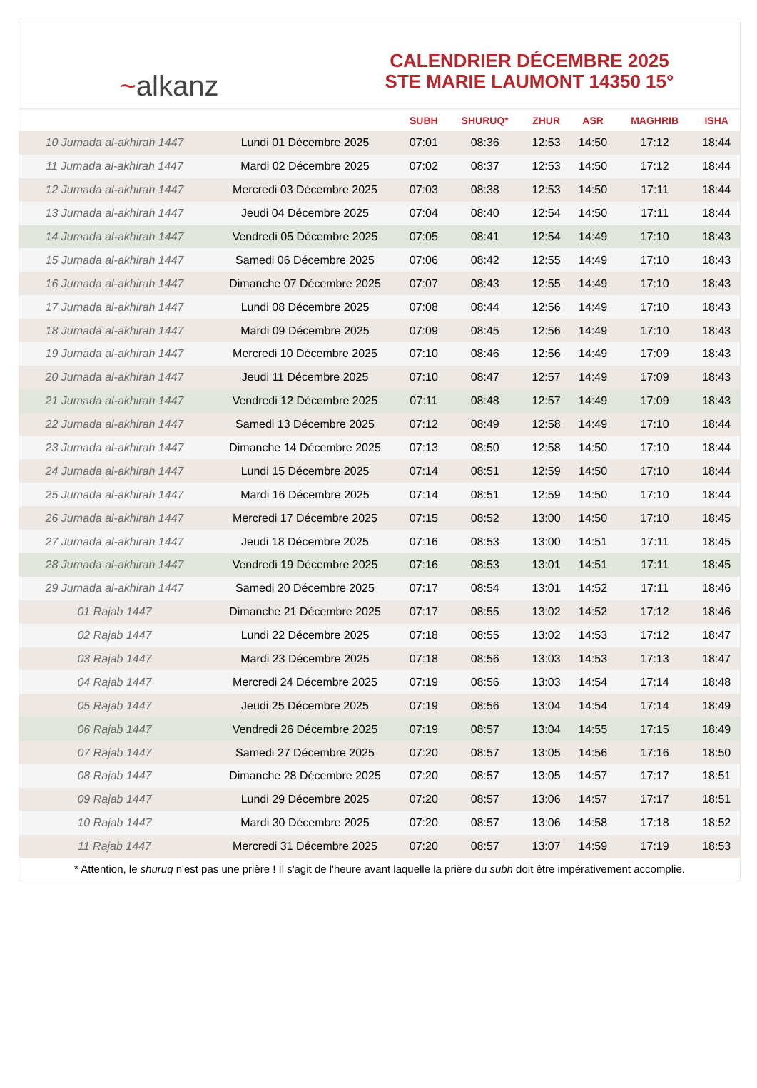~ alkanz
CALENDRIER DÉCEMBRE 2025
STE MARIE LAUMONT 14350 15°
| | | SUBH | SHURUQ* | ZHUR | ASR | MAGHRIB | ISHA |
| --- | --- | --- | --- | --- | --- | --- | --- |
| 10 Jumada al-akhirah 1447 | Lundi 01 Décembre 2025 | 07:01 | 08:36 | 12:53 | 14:50 | 17:12 | 18:44 |
| 11 Jumada al-akhirah 1447 | Mardi 02 Décembre 2025 | 07:02 | 08:37 | 12:53 | 14:50 | 17:12 | 18:44 |
| 12 Jumada al-akhirah 1447 | Mercredi 03 Décembre 2025 | 07:03 | 08:38 | 12:53 | 14:50 | 17:11 | 18:44 |
| 13 Jumada al-akhirah 1447 | Jeudi 04 Décembre 2025 | 07:04 | 08:40 | 12:54 | 14:50 | 17:11 | 18:44 |
| 14 Jumada al-akhirah 1447 | Vendredi 05 Décembre 2025 | 07:05 | 08:41 | 12:54 | 14:49 | 17:10 | 18:43 |
| 15 Jumada al-akhirah 1447 | Samedi 06 Décembre 2025 | 07:06 | 08:42 | 12:55 | 14:49 | 17:10 | 18:43 |
| 16 Jumada al-akhirah 1447 | Dimanche 07 Décembre 2025 | 07:07 | 08:43 | 12:55 | 14:49 | 17:10 | 18:43 |
| 17 Jumada al-akhirah 1447 | Lundi 08 Décembre 2025 | 07:08 | 08:44 | 12:56 | 14:49 | 17:10 | 18:43 |
| 18 Jumada al-akhirah 1447 | Mardi 09 Décembre 2025 | 07:09 | 08:45 | 12:56 | 14:49 | 17:10 | 18:43 |
| 19 Jumada al-akhirah 1447 | Mercredi 10 Décembre 2025 | 07:10 | 08:46 | 12:56 | 14:49 | 17:09 | 18:43 |
| 20 Jumada al-akhirah 1447 | Jeudi 11 Décembre 2025 | 07:10 | 08:47 | 12:57 | 14:49 | 17:09 | 18:43 |
| 21 Jumada al-akhirah 1447 | Vendredi 12 Décembre 2025 | 07:11 | 08:48 | 12:57 | 14:49 | 17:09 | 18:43 |
| 22 Jumada al-akhirah 1447 | Samedi 13 Décembre 2025 | 07:12 | 08:49 | 12:58 | 14:49 | 17:10 | 18:44 |
| 23 Jumada al-akhirah 1447 | Dimanche 14 Décembre 2025 | 07:13 | 08:50 | 12:58 | 14:50 | 17:10 | 18:44 |
| 24 Jumada al-akhirah 1447 | Lundi 15 Décembre 2025 | 07:14 | 08:51 | 12:59 | 14:50 | 17:10 | 18:44 |
| 25 Jumada al-akhirah 1447 | Mardi 16 Décembre 2025 | 07:14 | 08:51 | 12:59 | 14:50 | 17:10 | 18:44 |
| 26 Jumada al-akhirah 1447 | Mercredi 17 Décembre 2025 | 07:15 | 08:52 | 13:00 | 14:50 | 17:10 | 18:45 |
| 27 Jumada al-akhirah 1447 | Jeudi 18 Décembre 2025 | 07:16 | 08:53 | 13:00 | 14:51 | 17:11 | 18:45 |
| 28 Jumada al-akhirah 1447 | Vendredi 19 Décembre 2025 | 07:16 | 08:53 | 13:01 | 14:51 | 17:11 | 18:45 |
| 29 Jumada al-akhirah 1447 | Samedi 20 Décembre 2025 | 07:17 | 08:54 | 13:01 | 14:52 | 17:11 | 18:46 |
| 01 Rajab 1447 | Dimanche 21 Décembre 2025 | 07:17 | 08:55 | 13:02 | 14:52 | 17:12 | 18:46 |
| 02 Rajab 1447 | Lundi 22 Décembre 2025 | 07:18 | 08:55 | 13:02 | 14:53 | 17:12 | 18:47 |
| 03 Rajab 1447 | Mardi 23 Décembre 2025 | 07:18 | 08:56 | 13:03 | 14:53 | 17:13 | 18:47 |
| 04 Rajab 1447 | Mercredi 24 Décembre 2025 | 07:19 | 08:56 | 13:03 | 14:54 | 17:14 | 18:48 |
| 05 Rajab 1447 | Jeudi 25 Décembre 2025 | 07:19 | 08:56 | 13:04 | 14:54 | 17:14 | 18:49 |
| 06 Rajab 1447 | Vendredi 26 Décembre 2025 | 07:19 | 08:57 | 13:04 | 14:55 | 17:15 | 18:49 |
| 07 Rajab 1447 | Samedi 27 Décembre 2025 | 07:20 | 08:57 | 13:05 | 14:56 | 17:16 | 18:50 |
| 08 Rajab 1447 | Dimanche 28 Décembre 2025 | 07:20 | 08:57 | 13:05 | 14:57 | 17:17 | 18:51 |
| 09 Rajab 1447 | Lundi 29 Décembre 2025 | 07:20 | 08:57 | 13:06 | 14:57 | 17:17 | 18:51 |
| 10 Rajab 1447 | Mardi 30 Décembre 2025 | 07:20 | 08:57 | 13:06 | 14:58 | 17:18 | 18:52 |
| 11 Rajab 1447 | Mercredi 31 Décembre 2025 | 07:20 | 08:57 | 13:07 | 14:59 | 17:19 | 18:53 |
* Attention, le shuruq n'est pas une prière ! Il s'agit de l'heure avant laquelle la prière du subh doit être impérativement accomplie.